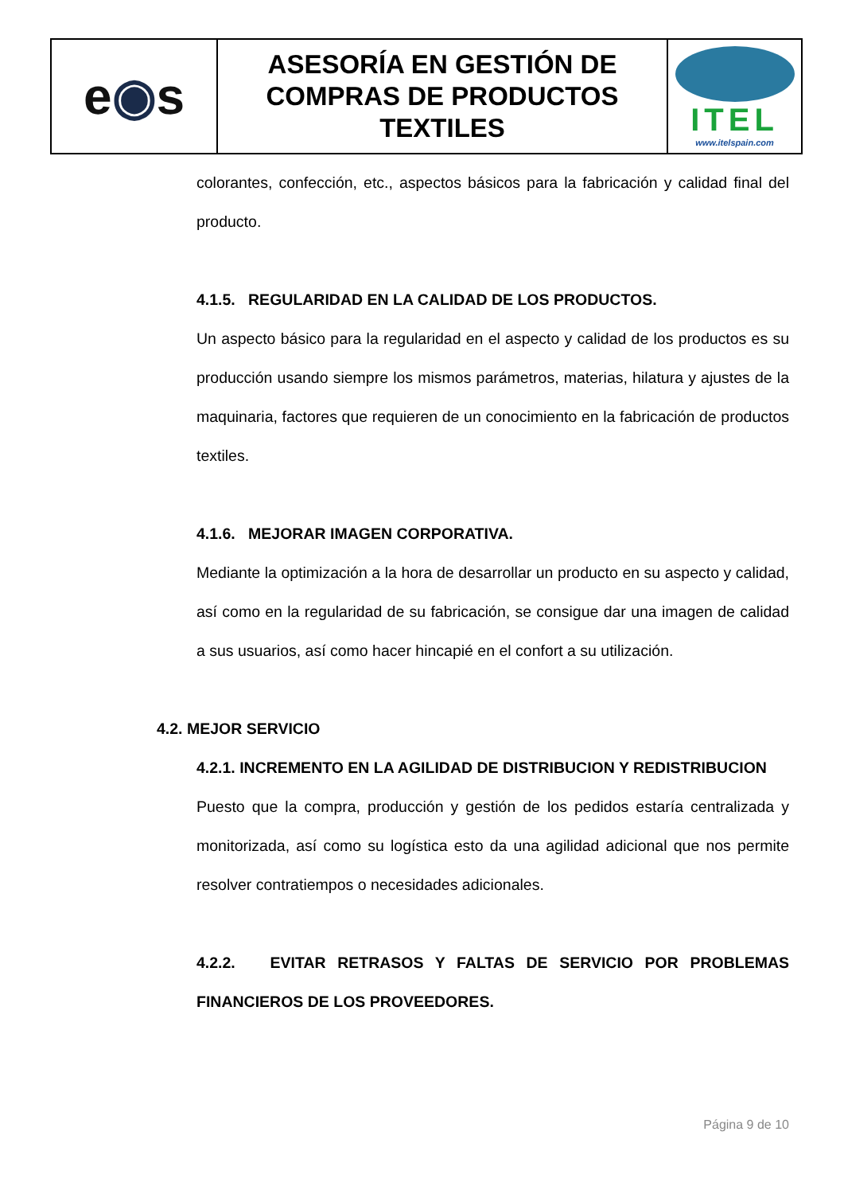| e ◉ s | ASESORÍA EN GESTIÓN DE COMPRAS DE PRODUCTOS TEXTILES | ITEL www.itelspain.com |
colorantes, confección, etc., aspectos básicos para la fabricación y calidad final del producto.
4.1.5. REGULARIDAD EN LA CALIDAD DE LOS PRODUCTOS.
Un aspecto básico para la regularidad en el aspecto y calidad de los productos es su producción usando siempre los mismos parámetros, materias, hilatura y ajustes de la maquinaria, factores que requieren de un conocimiento en la fabricación de productos textiles.
4.1.6. MEJORAR IMAGEN CORPORATIVA.
Mediante la optimización a la hora de desarrollar un producto en su aspecto y calidad, así como en la regularidad de su fabricación, se consigue dar una imagen de calidad a sus usuarios, así como hacer hincapié en el confort a su utilización.
4.2. MEJOR SERVICIO
4.2.1. INCREMENTO EN LA AGILIDAD DE DISTRIBUCION Y REDISTRIBUCION
Puesto que la compra, producción y gestión de los pedidos estaría centralizada y monitorizada, así como su logística esto da una agilidad adicional que nos permite resolver contratiempos o necesidades adicionales.
4.2.2. EVITAR RETRASOS Y FALTAS DE SERVICIO POR PROBLEMAS FINANCIEROS DE LOS PROVEEDORES.
Página 9 de 10